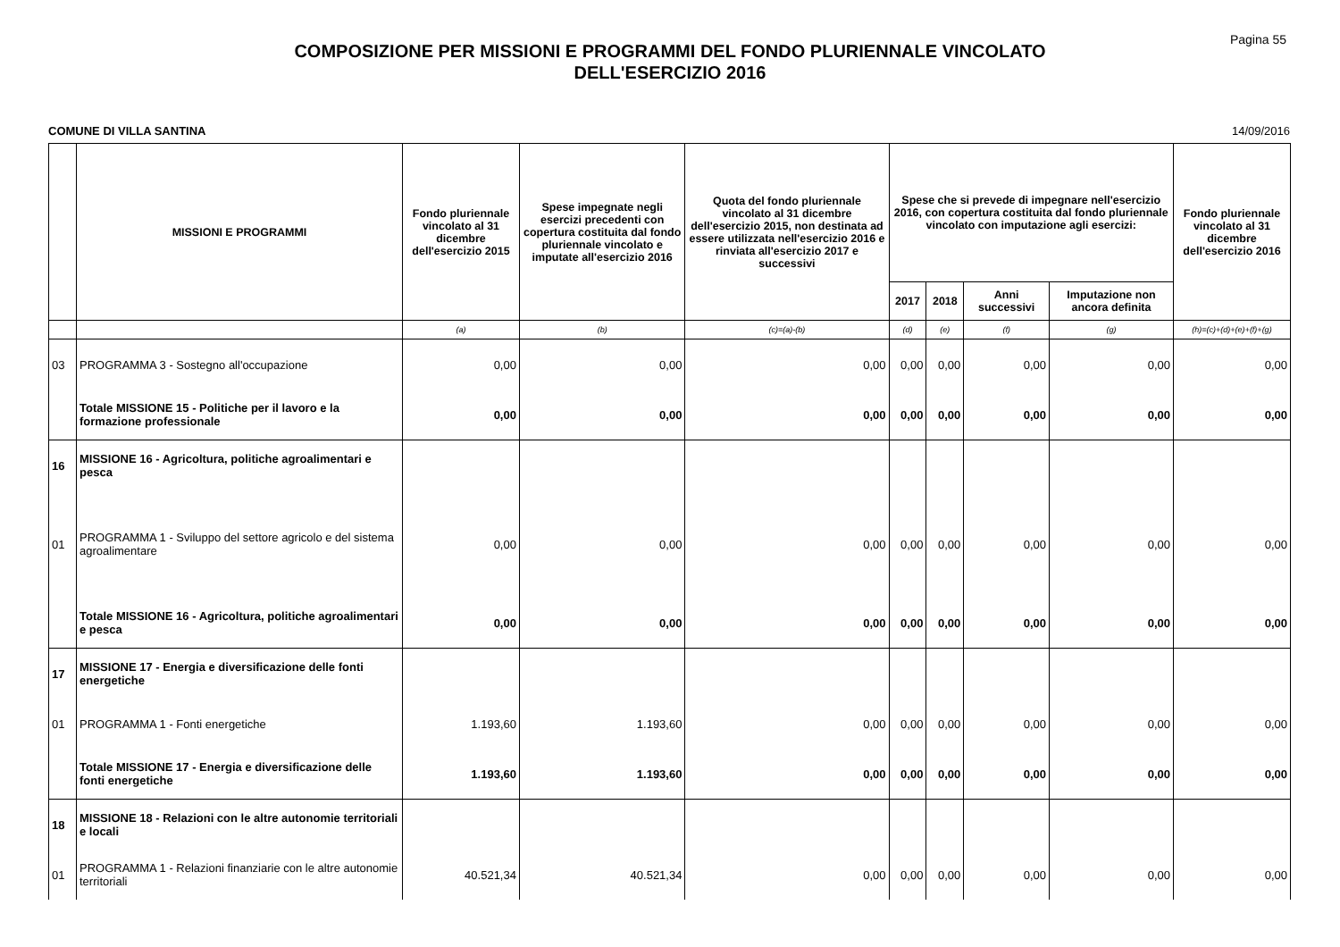Pagina 55
COMPOSIZIONE PER MISSIONI E PROGRAMMI DEL FONDO PLURIENNALE VINCOLATO
DELL'ESERCIZIO 2016
COMUNE DI VILLA SANTINA 14/09/2016
| | MISSIONI E PROGRAMMI | Fondo pluriennale vincolato al 31 dicembre dell'esercizio 2015 | Spese impegnate negli esercizi precedenti con copertura costituita dal fondo pluriennale vincolato e imputate all'esercizio 2016 | Quota del fondo pluriennale vincolato al 31 dicembre dell'esercizio 2015, non destinata ad essere utilizzata nell'esercizio 2016 e rinviata all'esercizio 2017 e successivi | Spese che si prevede di impegnare nell'esercizio 2016, con copertura costituita dal fondo pluriennale vincolato con imputazione agli esercizi: | | | | Fondo pluriennale vincolato al 31 dicembre dell'esercizio 2016 |
| --- | --- | --- | --- | --- | --- | --- | --- | --- | --- |
| | | | | | 2017 | 2018 | Anni successivi | Imputazione non ancora definita | |
| | | (a) | (b) | (c)=(a)-(b) | (d) | (e) | (f) | (g) | (h)=(c)+(d)+(e)+(f)+(g) |
| 03 | PROGRAMMA 3 - Sostegno all'occupazione | 0,00 | 0,00 | 0,00 | 0,00 | 0,00 | 0,00 | 0,00 | 0,00 |
| | Totale MISSIONE 15 - Politiche per il lavoro e la formazione professionale | 0,00 | 0,00 | 0,00 | 0,00 | 0,00 | 0,00 | 0,00 | 0,00 |
| 16 | MISSIONE 16 - Agricoltura, politiche agroalimentari e pesca | | | | | | | | |
| 01 | PROGRAMMA 1 - Sviluppo del settore agricolo e del sistema agroalimentare | 0,00 | 0,00 | 0,00 | 0,00 | 0,00 | 0,00 | 0,00 | 0,00 |
| | Totale MISSIONE 16 - Agricoltura, politiche agroalimentari e pesca | 0,00 | 0,00 | 0,00 | 0,00 | 0,00 | 0,00 | 0,00 | 0,00 |
| 17 | MISSIONE 17 - Energia e diversificazione delle fonti energetiche | | | | | | | | |
| 01 | PROGRAMMA 1 - Fonti energetiche | 1.193,60 | 1.193,60 | 0,00 | 0,00 | 0,00 | 0,00 | 0,00 | 0,00 |
| | Totale MISSIONE 17 - Energia e diversificazione delle fonti energetiche | 1.193,60 | 1.193,60 | 0,00 | 0,00 | 0,00 | 0,00 | 0,00 | 0,00 |
| 18 | MISSIONE 18 - Relazioni con le altre autonomie territoriali e locali | | | | | | | | |
| 01 | PROGRAMMA 1 - Relazioni finanziarie con le altre autonomie territoriali | 40.521,34 | 40.521,34 | 0,00 | 0,00 | 0,00 | 0,00 | 0,00 | 0,00 |